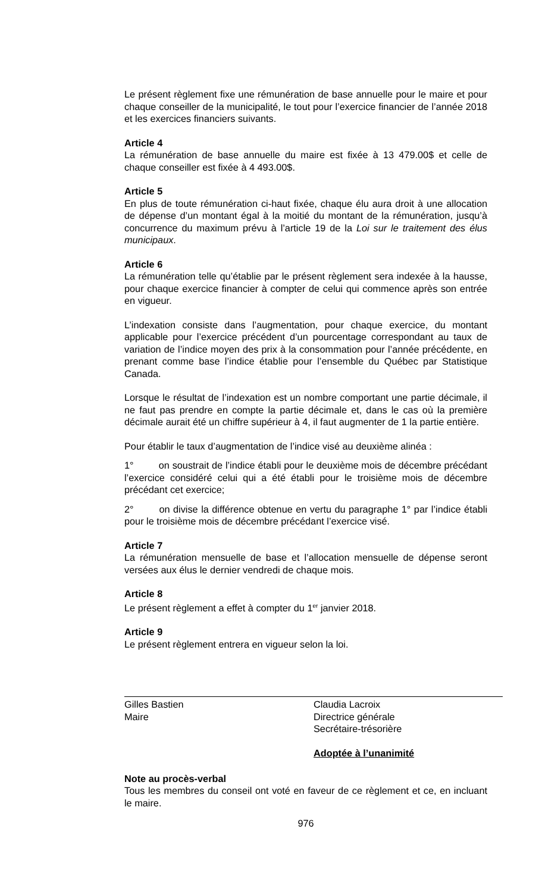Le présent règlement fixe une rémunération de base annuelle pour le maire et pour chaque conseiller de la municipalité, le tout pour l’exercice financier de l’année 2018 et les exercices financiers suivants.
Article 4
La rémunération de base annuelle du maire est fixée à 13 479.00$ et celle de chaque conseiller est fixée à 4 493.00$.
Article 5
En plus de toute rémunération ci-haut fixée, chaque élu aura droit à une allocation de dépense d’un montant égal à la moitié du montant de la rémunération, jusqu’à concurrence du maximum prévu à l’article 19 de la Loi sur le traitement des élus municipaux.
Article 6
La rémunération telle qu’établie par le présent règlement sera indexée à la hausse, pour chaque exercice financier à compter de celui qui commence après son entrée en vigueur.
L’indexation consiste dans l’augmentation, pour chaque exercice, du montant applicable pour l’exercice précédent d’un pourcentage correspondant au taux de variation de l’indice moyen des prix à la consommation pour l’année précédente, en prenant comme base l’indice établie pour l’ensemble du Québec par Statistique Canada.
Lorsque le résultat de l’indexation est un nombre comportant une partie décimale, il ne faut pas prendre en compte la partie décimale et, dans le cas où la première décimale aurait été un chiffre supérieur à 4, il faut augmenter de 1 la partie entière.
Pour établir le taux d’augmentation de l’indice visé au deuxième alinéa :
1° on soustrait de l’indice établi pour le deuxième mois de décembre précédant l’exercice considéré celui qui a été établi pour le troisième mois de décembre précédant cet exercice;
2° on divise la différence obtenue en vertu du paragraphe 1° par l’indice établi pour le troisième mois de décembre précédant l’exercice visé.
Article 7
La rémunération mensuelle de base et l’allocation mensuelle de dépense seront versées aux élus le dernier vendredi de chaque mois.
Article 8
Le présent règlement a effet à compter du 1<sup>er</sup> janvier 2018.
Article 9
Le présent règlement entrera en vigueur selon la loi.
Gilles Bastien
Maire
Claudia Lacroix
Directrice générale
Secrétaire-trésorière
Adoptée à l’unanimité
Note au procès-verbal
Tous les membres du conseil ont voté en faveur de ce règlement et ce, en incluant le maire.
976